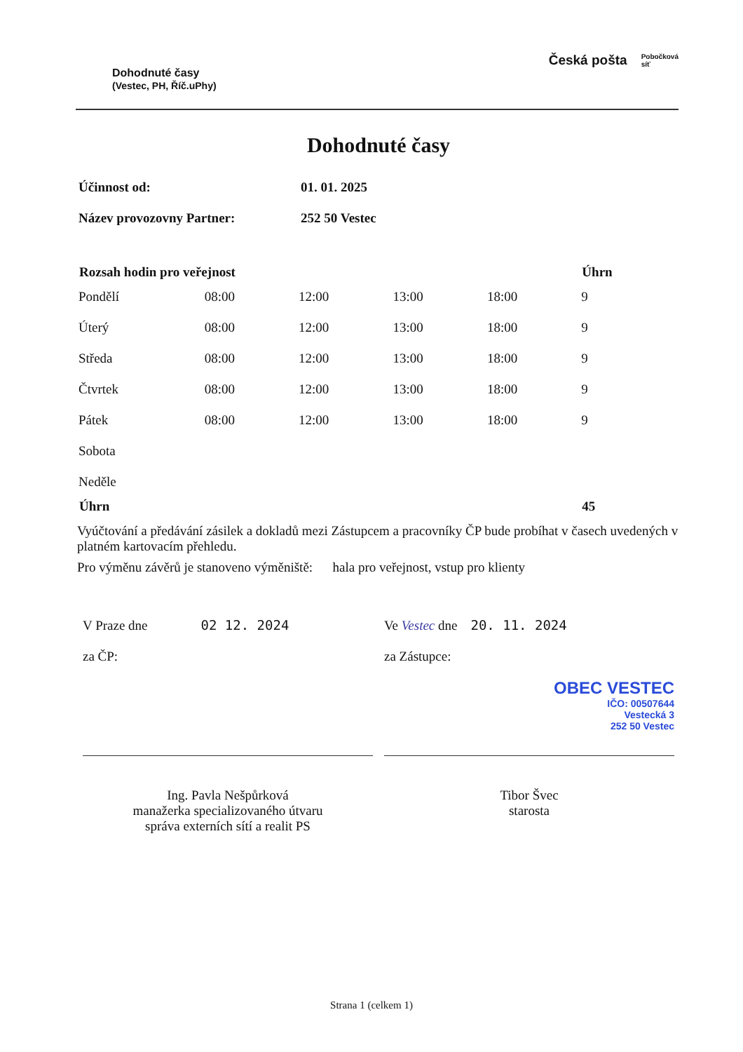Dohodnuté časy
(Vestec, PH, Říč.uPhy)
Česká pošta Pobočková
síť
Dohodnuté časy
| Účinnost od: | 01. 01. 2025 |
| Název provozovny Partner: | 252 50 Vestec |
| Rozsah hodin pro veřejnost | | | | | Úhrn |
| --- | --- | --- | --- | --- | --- |
| Pondělí | 08:00 | 12:00 | 13:00 | 18:00 | 9 |
| Úterý | 08:00 | 12:00 | 13:00 | 18:00 | 9 |
| Středa | 08:00 | 12:00 | 13:00 | 18:00 | 9 |
| Čtvrtek | 08:00 | 12:00 | 13:00 | 18:00 | 9 |
| Pátek | 08:00 | 12:00 | 13:00 | 18:00 | 9 |
| Sobota | | | | | |
| Neděle | | | | | |
| Úhrn | | | | | 45 |
Vyúčtování a předávání zásilek a dokladů mezi Zástupcem a pracovníky ČP bude probíhat v časech uvedených v platném kartovacím přehledu.
Pro výměnu závěrů je stanoveno výměniště: hala pro veřejnost, vstup pro klienty
V Praze dne 02 12. 2024
za ČP:
Ing. Pavla Nešpůrková
manažerka specializovaného útvaru
správa externích sítí a realit PS
Ve Vestec dne 20. 11. 2024
za Zástupce:
OBEC VESTEC
IČO: 00507644
Vestecká 3
252 50 Vestec
Tibor Švec
starosta
Strana 1 (celkem 1)